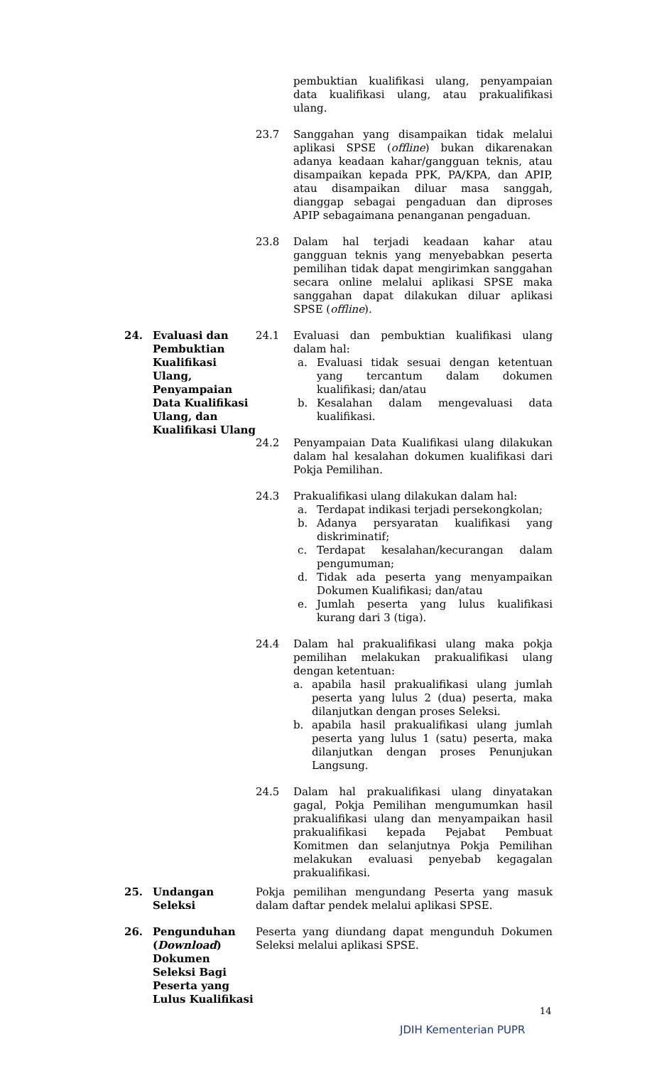pembuktian kualifikasi ulang, penyampaian data kualifikasi ulang, atau prakualifikasi ulang.
23.7 Sanggahan yang disampaikan tidak melalui aplikasi SPSE (offline) bukan dikarenakan adanya keadaan kahar/gangguan teknis, atau disampaikan kepada PPK, PA/KPA, dan APIP, atau disampaikan diluar masa sanggah, dianggap sebagai pengaduan dan diproses APIP sebagaimana penanganan pengaduan.
23.8 Dalam hal terjadi keadaan kahar atau gangguan teknis yang menyebabkan peserta pemilihan tidak dapat mengirimkan sanggahan secara online melalui aplikasi SPSE maka sanggahan dapat dilakukan diluar aplikasi SPSE (offline).
24. Evaluasi dan Pembuktian Kualifikasi Ulang, Penyampaian Data Kualifikasi Ulang, dan Kualifikasi Ulang
24.1 Evaluasi dan pembuktian kualifikasi ulang dalam hal:
a. Evaluasi tidak sesuai dengan ketentuan yang tercantum dalam dokumen kualifikasi; dan/atau
b. Kesalahan dalam mengevaluasi data kualifikasi.
24.2 Penyampaian Data Kualifikasi ulang dilakukan dalam hal kesalahan dokumen kualifikasi dari Pokja Pemilihan.
24.3 Prakualifikasi ulang dilakukan dalam hal:
a. Terdapat indikasi terjadi persekongkolan;
b. Adanya persyaratan kualifikasi yang diskriminatif;
c. Terdapat kesalahan/kecurangan dalam pengumuman;
d. Tidak ada peserta yang menyampaikan Dokumen Kualifikasi; dan/atau
e. Jumlah peserta yang lulus kualifikasi kurang dari 3 (tiga).
24.4 Dalam hal prakualifikasi ulang maka pokja pemilihan melakukan prakualifikasi ulang dengan ketentuan:
a. apabila hasil prakualifikasi ulang jumlah peserta yang lulus 2 (dua) peserta, maka dilanjutkan dengan proses Seleksi.
b. apabila hasil prakualifikasi ulang jumlah peserta yang lulus 1 (satu) peserta, maka dilanjutkan dengan proses Penunjukan Langsung.
24.5 Dalam hal prakualifikasi ulang dinyatakan gagal, Pokja Pemilihan mengumumkan hasil prakualifikasi ulang dan menyampaikan hasil prakualifikasi kepada Pejabat Pembuat Komitmen dan selanjutnya Pokja Pemilihan melakukan evaluasi penyebab kegagalan prakualifikasi.
25. Undangan Seleksi Pokja pemilihan mengundang Peserta yang masuk dalam daftar pendek melalui aplikasi SPSE.
26. Pengunduhan (Download) Dokumen Seleksi Bagi Peserta yang Lulus Kualifikasi
Peserta yang diundang dapat mengunduh Dokumen Seleksi melalui aplikasi SPSE.
14
JDIH Kementerian PUPR